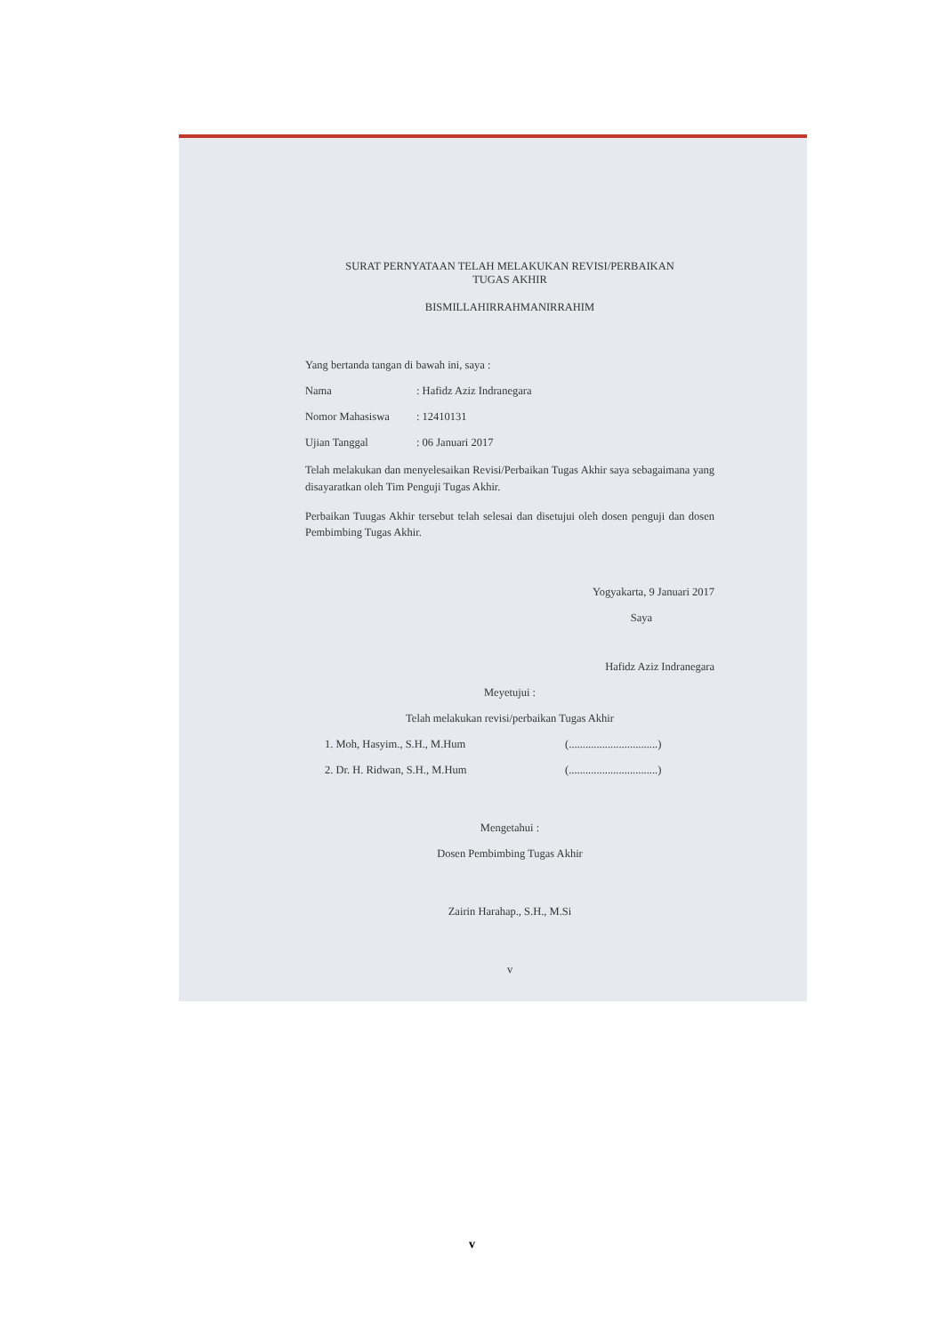SURAT PERNYATAAN TELAH MELAKUKAN REVISI/PERBAIKAN
TUGAS AKHIR
BISMILLAHIRRAHMANIRRAHIM
Yang bertanda tangan di bawah ini, saya :
Nama: Hafidz Aziz Indranegara
Nomor Mahasiswa: 12410131
Ujian Tanggal: 06 Januari 2017
Telah melakukan dan menyelesaikan Revisi/Perbaikan Tugas Akhir saya sebagaimana yang disayaratkan oleh Tim Penguji Tugas Akhir.
Perbaikan Tuugas Akhir tersebut telah selesai dan disetujui oleh dosen penguji dan dosen Pembimbing Tugas Akhir.
Yogyakarta, 9 Januari 2017
Saya
Hafidz Aziz Indranegara
Meyetujui :
Telah melakukan revisi/perbaikan Tugas Akhir
1. Moh, Hasyim., S.H., M.Hum (................................)
2. Dr. H. Ridwan, S.H., M.Hum (................................)
Mengetahui :
Dosen Pembimbing Tugas Akhir
Zairin Harahap., S.H., M.Si
v
v